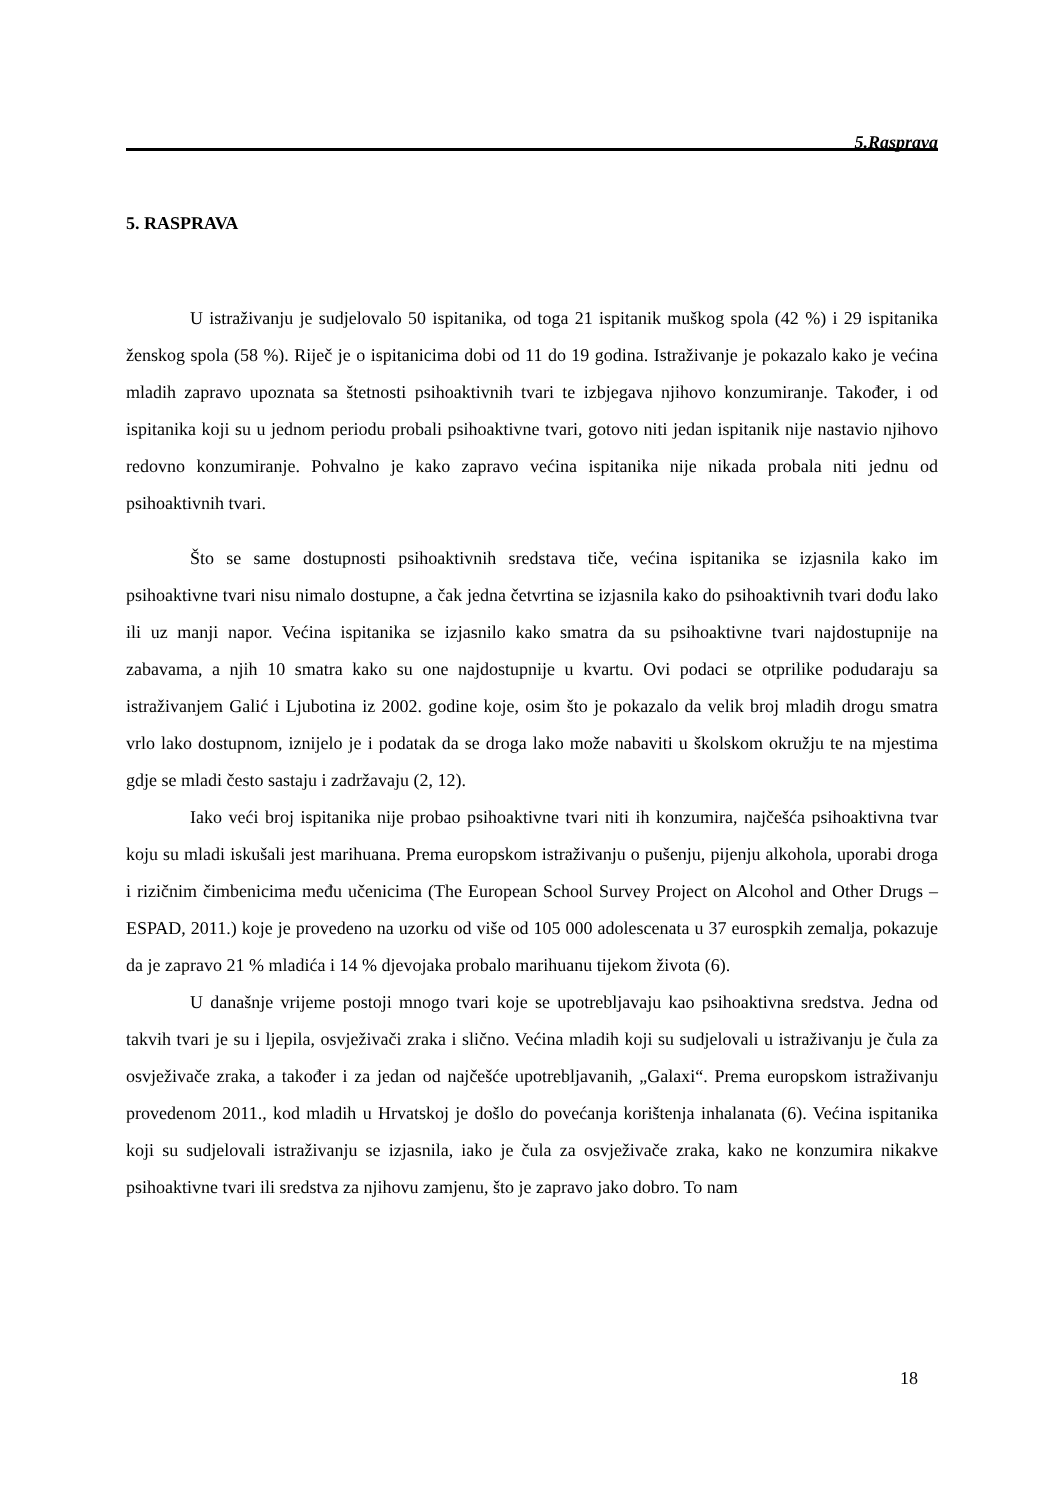5.Rasprava
5. RASPRAVA
U istraživanju je sudjelovalo 50 ispitanika, od toga 21 ispitanik muškog spola (42 %) i 29 ispitanika ženskog spola (58 %). Riječ je o ispitanicima dobi od 11 do 19 godina. Istraživanje je pokazalo kako je većina mladih zapravo upoznata sa štetnosti psihoaktivnih tvari te izbjegava njihovo konzumiranje. Također, i od ispitanika koji su u jednom periodu probali psihoaktivne tvari, gotovo niti jedan ispitanik nije nastavio njihovo redovno konzumiranje. Pohvalno je kako zapravo većina ispitanika nije nikada probala niti jednu od psihoaktivnih tvari.
Što se same dostupnosti psihoaktivnih sredstava tiče, većina ispitanika se izjasnila kako im psihoaktivne tvari nisu nimalo dostupne, a čak jedna četvrtina se izjasnila kako do psihoaktivnih tvari dođu lako ili uz manji napor. Većina ispitanika se izjasnilo kako smatra da su psihoaktivne tvari najdostupnije na zabavama, a njih 10 smatra kako su one najdostupnije u kvartu. Ovi podaci se otprilike podudaraju sa istraživanjem Galić i Ljubotina iz 2002. godine koje, osim što je pokazalo da velik broj mladih drogu smatra vrlo lako dostupnom, iznijelo je i podatak da se droga lako može nabaviti u školskom okružju te na mjestima gdje se mladi često sastaju i zadržavaju (2, 12).
Iako veći broj ispitanika nije probao psihoaktivne tvari niti ih konzumira, najčešća psihoaktivna tvar koju su mladi iskušali jest marihuana. Prema europskom istraživanju o pušenju, pijenju alkohola, uporabi droga i rizičnim čimbenicima među učenicima (The European School Survey Project on Alcohol and Other Drugs – ESPAD, 2011.) koje je provedeno na uzorku od više od 105 000 adolescenata u 37 eurospkih zemalja, pokazuje da je zapravo 21 % mladića i 14 % djevojaka probalo marihuanu tijekom života (6).
U današnje vrijeme postoji mnogo tvari koje se upotrebljavaju kao psihoaktivna sredstva. Jedna od takvih tvari je su i ljepila, osvježivači zraka i slično. Većina mladih koji su sudjelovali u istraživanju je čula za osvježivače zraka, a također i za jedan od najčešće upotrebljavanih, „Galaxi“. Prema europskom istraživanju provedenom 2011., kod mladih u Hrvatskoj je došlo do povećanja korištenja inhalanata (6). Većina ispitanika koji su sudjelovali istraživanju se izjasnila, iako je čula za osvježivače zraka, kako ne konzumira nikakve psihoaktivne tvari ili sredstva za njihovu zamjenu, što je zapravo jako dobro. To nam
18